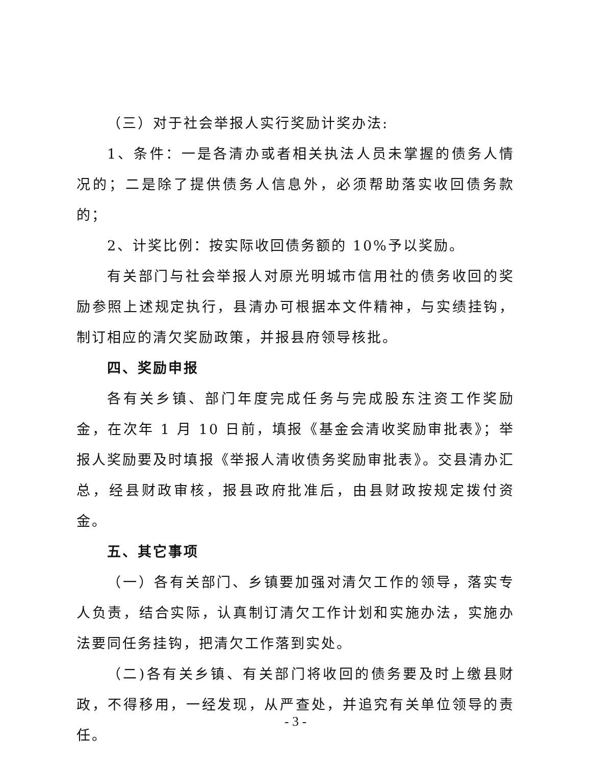（三）对于社会举报人实行奖励计奖办法:
1、条件：一是各清办或者相关执法人员未掌握的债务人情况的；二是除了提供债务人信息外，必须帮助落实收回债务款的；
2、计奖比例：按实际收回债务额的 10%予以奖励。
有关部门与社会举报人对原光明城市信用社的债务收回的奖励参照上述规定执行，县清办可根据本文件精神，与实绩挂钩，制订相应的清欠奖励政策，并报县府领导核批。
四、奖励申报
各有关乡镇、部门年度完成任务与完成股东注资工作奖励金，在次年 1 月 10 日前，填报《基金会清收奖励审批表》；举报人奖励要及时填报《举报人清收债务奖励审批表》。交县清办汇总，经县财政审核，报县政府批准后，由县财政按规定拨付资金。
五、其它事项
（一）各有关部门、乡镇要加强对清欠工作的领导，落实专人负责，结合实际，认真制订清欠工作计划和实施办法，实施办法要同任务挂钩，把清欠工作落到实处。
（二)各有关乡镇、有关部门将收回的债务要及时上缴县财政，不得移用，一经发现，从严查处，并追究有关单位领导的责任。
- 3 -